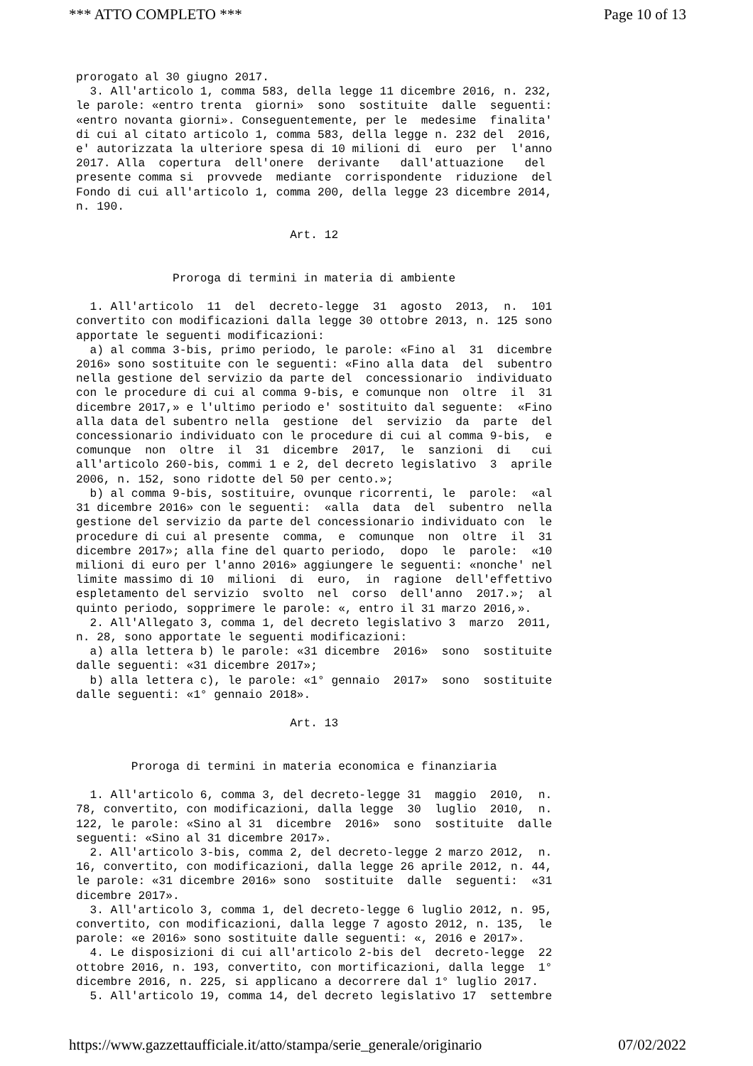*** ATTO COMPLETO *** Page 10 of 13
prorogato al 30 giugno 2017. 3. All'articolo 1, comma 583, della legge 11 dicembre 2016, n. 232, le parole: «entro trenta giorni» sono sostituite dalle seguenti: «entro novanta giorni». Conseguentemente, per le medesime finalita' di cui al citato articolo 1, comma 583, della legge n. 232 del 2016, e' autorizzata la ulteriore spesa di 10 milioni di euro per l'anno 2017. Alla copertura dell'onere derivante dall'attuazione del presente comma si provvede mediante corrispondente riduzione del Fondo di cui all'articolo 1, comma 200, della legge 23 dicembre 2014, n. 190. Art. 12 Proroga di termini in materia di ambiente 1. All'articolo 11 del decreto-legge 31 agosto 2013, n. 101 convertito con modificazioni dalla legge 30 ottobre 2013, n. 125 sono apportate le seguenti modificazioni: a) al comma 3-bis, primo periodo, le parole: «Fino al 31 dicembre 2016» sono sostituite con le seguenti: «Fino alla data del subentro nella gestione del servizio da parte del concessionario individuato con le procedure di cui al comma 9-bis, e comunque non oltre il 31 dicembre 2017,» e l'ultimo periodo e' sostituito dal seguente: «Fino alla data del subentro nella gestione del servizio da parte del concessionario individuato con le procedure di cui al comma 9-bis, e comunque non oltre il 31 dicembre 2017, le sanzioni di cui all'articolo 260-bis, commi 1 e 2, del decreto legislativo 3 aprile 2006, n. 152, sono ridotte del 50 per cento.»; b) al comma 9-bis, sostituire, ovunque ricorrenti, le parole: «al 31 dicembre 2016» con le seguenti: «alla data del subentro nella gestione del servizio da parte del concessionario individuato con le procedure di cui al presente comma, e comunque non oltre il 31 dicembre 2017»; alla fine del quarto periodo, dopo le parole: «10 milioni di euro per l'anno 2016» aggiungere le seguenti: «nonche' nel limite massimo di 10 milioni di euro, in ragione dell'effettivo espletamento del servizio svolto nel corso dell'anno 2017.»; al quinto periodo, sopprimere le parole: «, entro il 31 marzo 2016,». 2. All'Allegato 3, comma 1, del decreto legislativo 3 marzo 2011, n. 28, sono apportate le seguenti modificazioni: a) alla lettera b) le parole: «31 dicembre 2016» sono sostituite dalle seguenti: «31 dicembre 2017»; b) alla lettera c), le parole: «1° gennaio 2017» sono sostituite dalle seguenti: «1° gennaio 2018». Art. 13 Proroga di termini in materia economica e finanziaria 1. All'articolo 6, comma 3, del decreto-legge 31 maggio 2010, n. 78, convertito, con modificazioni, dalla legge 30 luglio 2010, n. 122, le parole: «Sino al 31 dicembre 2016» sono sostituite dalle seguenti: «Sino al 31 dicembre 2017». 2. All'articolo 3-bis, comma 2, del decreto-legge 2 marzo 2012, n. 16, convertito, con modificazioni, dalla legge 26 aprile 2012, n. 44, le parole: «31 dicembre 2016» sono sostituite dalle seguenti: «31 dicembre 2017». 3. All'articolo 3, comma 1, del decreto-legge 6 luglio 2012, n. 95, convertito, con modificazioni, dalla legge 7 agosto 2012, n. 135, le parole: «e 2016» sono sostituite dalle seguenti: «, 2016 e 2017». 4. Le disposizioni di cui all'articolo 2-bis del decreto-legge 22 ottobre 2016, n. 193, convertito, con mortificazioni, dalla legge 1° dicembre 2016, n. 225, si applicano a decorrere dal 1° luglio 2017. 5. All'articolo 19, comma 14, del decreto legislativo 17 settembre
https://www.gazzettaufficiale.it/atto/stampa/serie_generale/originario 07/02/2022